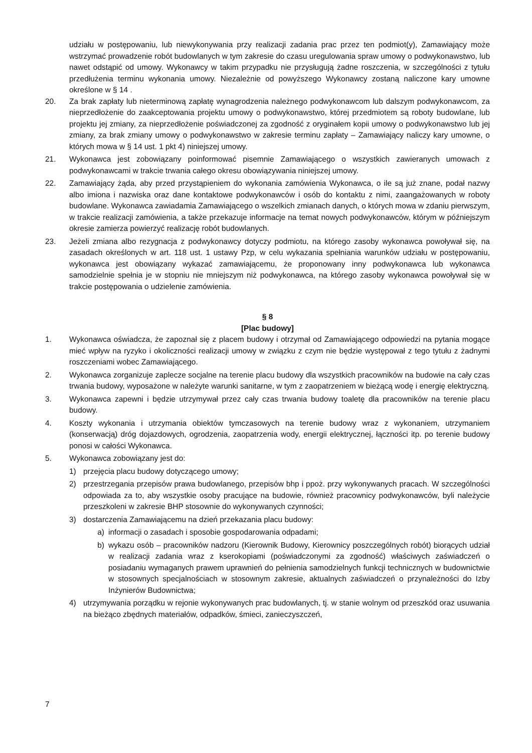udziału w postępowaniu, lub niewykonywania przy realizacji zadania prac przez ten podmiot(y), Zamawiający może wstrzymać prowadzenie robót budowlanych w tym zakresie do czasu uregulowania spraw umowy o podwykonawstwo, lub nawet odstąpić od umowy. Wykonawcy w takim przypadku nie przysługują żadne roszczenia, w szczególności z tytułu przedłużenia terminu wykonania umowy. Niezależnie od powyższego Wykonawcy zostaną naliczone kary umowne określone w § 14 .
20. Za brak zapłaty lub nieterminową zapłatę wynagrodzenia należnego podwykonawcom lub dalszym podwykonawcom, za nieprzedłożenie do zaakceptowania projektu umowy o podwykonawstwo, której przedmiotem są roboty budowlane, lub projektu jej zmiany, za nieprzedłożenie poświadczonej za zgodność z oryginałem kopii umowy o podwykonawstwo lub jej zmiany, za brak zmiany umowy o podwykonawstwo w zakresie terminu zapłaty – Zamawiający naliczy kary umowne, o których mowa w § 14 ust. 1 pkt 4) niniejszej umowy.
21. Wykonawca jest zobowiązany poinformować pisemnie Zamawiającego o wszystkich zawieranych umowach z podwykonawcami w trakcie trwania całego okresu obowiązywania niniejszej umowy.
22. Zamawiający żąda, aby przed przystąpieniem do wykonania zamówienia Wykonawca, o ile są już znane, podał nazwy albo imiona i nazwiska oraz dane kontaktowe podwykonawców i osób do kontaktu z nimi, zaangażowanych w roboty budowlane. Wykonawca zawiadamia Zamawiającego o wszelkich zmianach danych, o których mowa w zdaniu pierwszym, w trakcie realizacji zamówienia, a także przekazuje informacje na temat nowych podwykonawców, którym w późniejszym okresie zamierza powierzyć realizację robót budowlanych.
23. Jeżeli zmiana albo rezygnacja z podwykonawcy dotyczy podmiotu, na którego zasoby wykonawca powoływał się, na zasadach określonych w art. 118 ust. 1 ustawy Pzp, w celu wykazania spełniania warunków udziału w postępowaniu, wykonawca jest obowiązany wykazać zamawiającemu, że proponowany inny podwykonawca lub wykonawca samodzielnie spełnia je w stopniu nie mniejszym niż podwykonawca, na którego zasoby wykonawca powoływał się w trakcie postępowania o udzielenie zamówienia.
§ 8
[Plac budowy]
1. Wykonawca oświadcza, że zapoznał się z placem budowy i otrzymał od Zamawiającego odpowiedzi na pytania mogące mieć wpływ na ryzyko i okoliczności realizacji umowy w związku z czym nie będzie występował z tego tytułu z żadnymi roszczeniami wobec Zamawiającego.
2. Wykonawca zorganizuje zaplecze socjalne na terenie placu budowy dla wszystkich pracowników na budowie na cały czas trwania budowy, wyposażone w należyte warunki sanitarne, w tym z zaopatrzeniem w bieżącą wodę i energię elektryczną.
3. Wykonawca zapewni i będzie utrzymywał przez cały czas trwania budowy toaletę dla pracowników na terenie placu budowy.
4. Koszty wykonania i utrzymania obiektów tymczasowych na terenie budowy wraz z wykonaniem, utrzymaniem (konserwacją) dróg dojazdowych, ogrodzenia, zaopatrzenia wody, energii elektrycznej, łączności itp. po terenie budowy ponosi w całości Wykonawca.
5. Wykonawca zobowiązany jest do:
1) przejęcia placu budowy dotyczącego umowy;
2) przestrzegania przepisów prawa budowlanego, przepisów bhp i ppoż. przy wykonywanych pracach. W szczególności odpowiada za to, aby wszystkie osoby pracujące na budowie, również pracownicy podwykonawców, byli należycie przeszkoleni w zakresie BHP stosownie do wykonywanych czynności;
3) dostarczenia Zamawiającemu na dzień przekazania placu budowy:
a) informacji o zasadach i sposobie gospodarowania odpadami;
b) wykazu osób – pracowników nadzoru (Kierownik Budowy, Kierownicy poszczególnych robót) biorących udział w realizacji zadania wraz z kserokopiami (poświadczonymi za zgodność) właściwych zaświadczeń o posiadaniu wymaganych prawem uprawnień do pełnienia samodzielnych funkcji technicznych w budownictwie w stosownych specjalnościach w stosownym zakresie, aktualnych zaświadczeń o przynależności do Izby Inżynierów Budownictwa;
4) utrzymywania porządku w rejonie wykonywanych prac budowlanych, tj. w stanie wolnym od przeszkód oraz usuwania na bieżąco zbędnych materiałów, odpadków, śmieci, zanieczyszczeń,
7